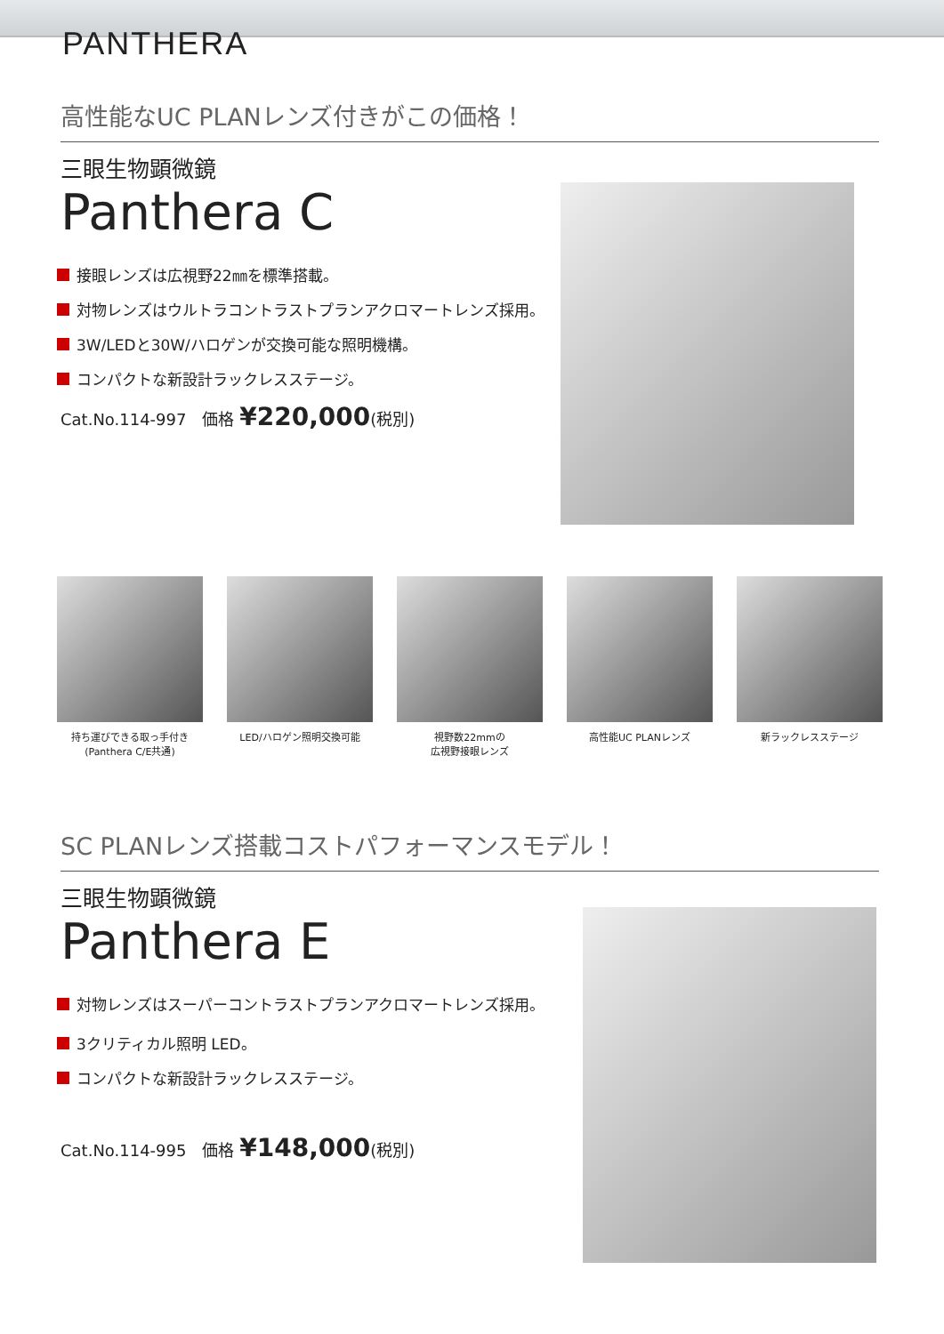PANTHERA
高性能なUC PLANレンズ付きがこの価格！
三眼生物顕微鏡
Panthera C
接眼レンズは広視野22㎜を標準搭載。
対物レンズはウルトラコントラストプランアクロマートレンズ採用。
3W/LEDと30W/ハロゲンが交換可能な照明機構。
コンパクトな新設計ラックレスステージ。
Cat.No.114-997　価格 ¥220,000(税別)
持ち運びできる取っ手付き
(Panthera C/E共通)
LED/ハロゲン照明交換可能 視野数22mmの
広視野接眼レンズ
高性能UC PLANレンズ 新ラックレスステージ
SC PLANレンズ搭載コストパフォーマンスモデル！
三眼生物顕微鏡
Panthera E
対物レンズはスーパーコントラストプランアクロマートレンズ採用。
3クリティカル照明 LED。
コンパクトな新設計ラックレスステージ。
Cat.No.114-995　価格 ¥148,000(税別)